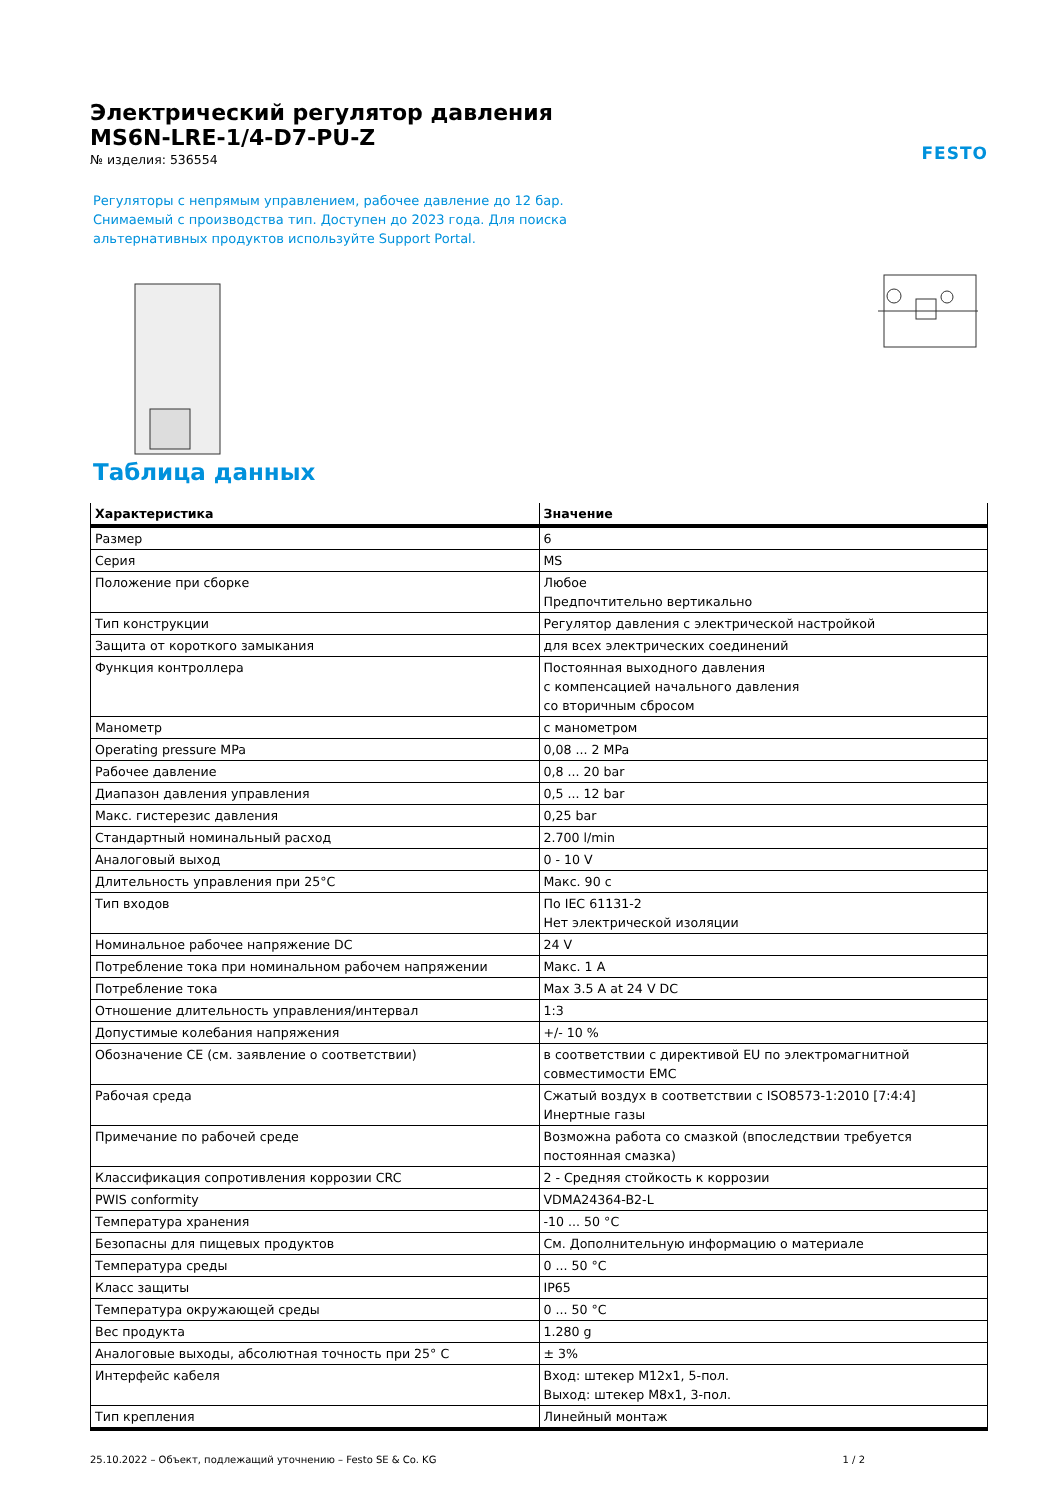FESTO
Электрический регулятор давления
MS6N-LRE-1/4-D7-PU-Z
№ изделия: 536554
Регуляторы с непрямым управлением, рабочее давление до 12 бар.
Снимаемый с производства тип. Доступен до 2023 года. Для поиска
альтернативных продуктов используйте Support Portal.
Таблица данных
| Характеристика | Значение |
| --- | --- |
| Размер | 6 |
| Серия | MS |
| Положение при сборке | Любое Предпочтительно вертикально |
| Тип конструкции | Регулятор давления с электрической настройкой |
| Защита от короткого замыкания | для всех электрических соединений |
| Функция контроллера | Постоянная выходного давления с компенсацией начального давления со вторичным сбросом |
| Манометр | с манометром |
| Operating pressure MPa | 0,08 ... 2 MPa |
| Рабочее давление | 0,8 ... 20 bar |
| Диапазон давления управления | 0,5 ... 12 bar |
| Макс. гистерезис давления | 0,25 bar |
| Стандартный номинальный расход | 2.700 l/min |
| Аналоговый выход | 0 - 10 V |
| Длительность управления при 25°C | Макс. 90 с |
| Тип входов | По IEC 61131-2 Нет электрической изоляции |
| Номинальное рабочее напряжение DC | 24 V |
| Потребление тока при номинальном рабочем напряжении | Макс. 1 A |
| Потребление тока | Max 3.5 A at 24 V DC |
| Отношение длительность управления/интервал | 1:3 |
| Допустимые колебания напряжения | +/- 10 % |
| Обозначение CE (см. заявление о соответствии) | в соответствии с директивой EU по электромагнитной совместимости EMC |
| Рабочая среда | Сжатый воздух в соответствии с ISO8573-1:2010 [7:4:4] Инертные газы |
| Примечание по рабочей среде | Возможна работа со смазкой (впоследствии требуется постоянная смазка) |
| Классификация сопротивления коррозии CRC | 2 - Средняя стойкость к коррозии |
| PWIS conformity | VDMA24364-B2-L |
| Температура хранения | -10 ... 50 °C |
| Безопасны для пищевых продуктов | См. Дополнительную информацию о материале |
| Температура среды | 0 ... 50 °C |
| Класс защиты | IP65 |
| Температура окружающей среды | 0 ... 50 °C |
| Вес продукта | 1.280 g |
| Аналоговые выходы, абсолютная точность при 25° C | ± 3% |
| Интерфейс кабеля | Вход: штекер M12x1, 5-пол. Выход: штекер M8x1, 3-пол. |
| Тип крепления | Линейный монтаж |
25.10.2022 – Объект, подлежащий уточнению – Festo SE & Co. KG 1 / 2